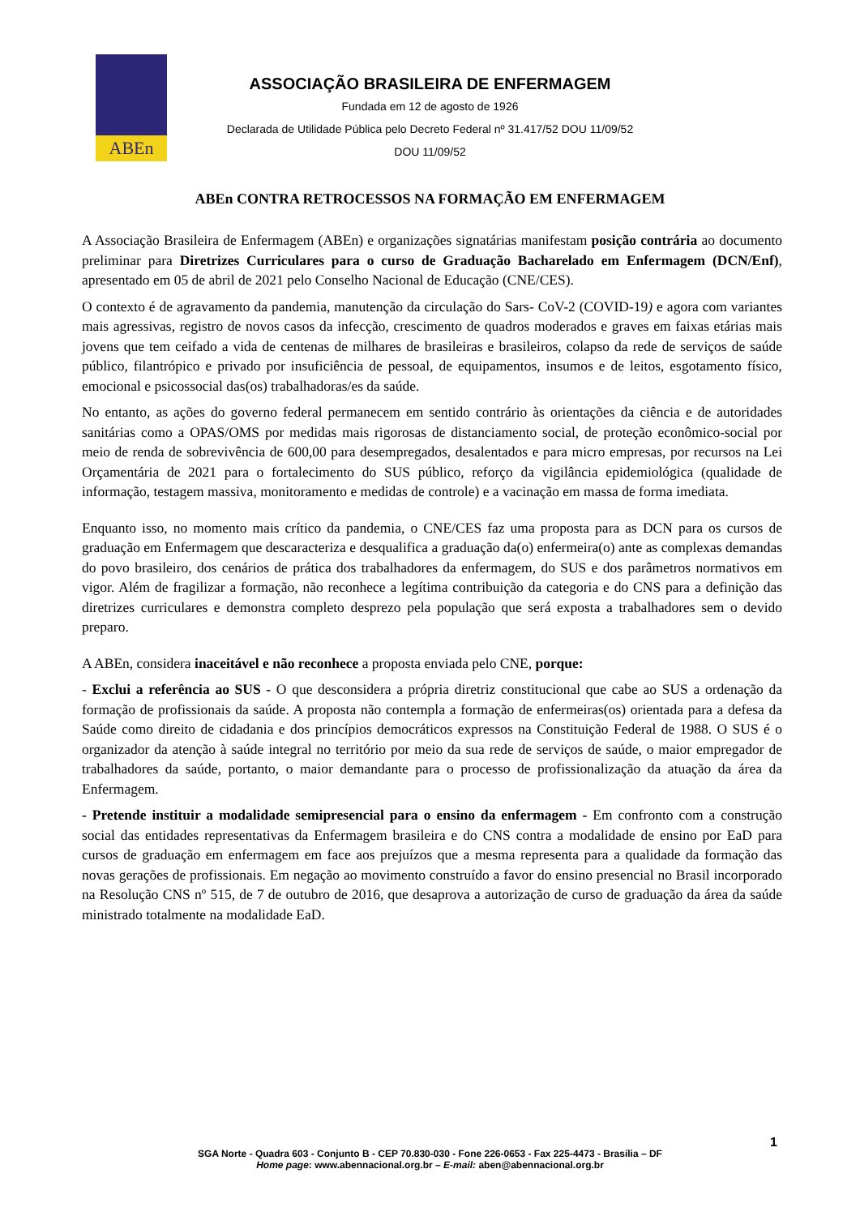ABEn
ASSOCIAÇÃO BRASILEIRA DE ENFERMAGEM
Fundada em 12 de agosto de 1926
Declarada de Utilidade Pública pelo Decreto Federal nº 31.417/52 DOU 11/09/52
DOU 11/09/52
ABEn CONTRA RETROCESSOS NA FORMAÇÃO EM ENFERMAGEM
A Associação Brasileira de Enfermagem (ABEn) e organizações signatárias manifestam posição contrária ao documento preliminar para Diretrizes Curriculares para o curso de Graduação Bacharelado em Enfermagem (DCN/Enf), apresentado em 05 de abril de 2021 pelo Conselho Nacional de Educação (CNE/CES).
O contexto é de agravamento da pandemia, manutenção da circulação do Sars- CoV-2 (COVID-19) e agora com variantes mais agressivas, registro de novos casos da infecção, crescimento de quadros moderados e graves em faixas etárias mais jovens que tem ceifado a vida de centenas de milhares de brasileiras e brasileiros, colapso da rede de serviços de saúde público, filantrópico e privado por insuficiência de pessoal, de equipamentos, insumos e de leitos, esgotamento físico, emocional e psicossocial das(os) trabalhadoras/es da saúde.
No entanto, as ações do governo federal permanecem em sentido contrário às orientações da ciência e de autoridades sanitárias como a OPAS/OMS por medidas mais rigorosas de distanciamento social, de proteção econômico-social por meio de renda de sobrevivência de 600,00 para desempregados, desalentados e para micro empresas, por recursos na Lei Orçamentária de 2021 para o fortalecimento do SUS público, reforço da vigilância epidemiológica (qualidade de informação, testagem massiva, monitoramento e medidas de controle) e a vacinação em massa de forma imediata.
Enquanto isso, no momento mais crítico da pandemia, o CNE/CES faz uma proposta para as DCN para os cursos de graduação em Enfermagem que descaracteriza e desqualifica a graduação da(o) enfermeira(o) ante as complexas demandas do povo brasileiro, dos cenários de prática dos trabalhadores da enfermagem, do SUS e dos parâmetros normativos em vigor. Além de fragilizar a formação, não reconhece a legítima contribuição da categoria e do CNS para a definição das diretrizes curriculares e demonstra completo desprezo pela população que será exposta a trabalhadores sem o devido preparo.
A ABEn, considera inaceitável e não reconhece a proposta enviada pelo CNE, porque:
- Exclui a referência ao SUS - O que desconsidera a própria diretriz constitucional que cabe ao SUS a ordenação da formação de profissionais da saúde. A proposta não contempla a formação de enfermeiras(os) orientada para a defesa da Saúde como direito de cidadania e dos princípios democráticos expressos na Constituição Federal de 1988. O SUS é o organizador da atenção à saúde integral no território por meio da sua rede de serviços de saúde, o maior empregador de trabalhadores da saúde, portanto, o maior demandante para o processo de profissionalização da atuação da área da Enfermagem.
- Pretende instituir a modalidade semipresencial para o ensino da enfermagem - Em confronto com a construção social das entidades representativas da Enfermagem brasileira e do CNS contra a modalidade de ensino por EaD para cursos de graduação em enfermagem em face aos prejuízos que a mesma representa para a qualidade da formação das novas gerações de profissionais. Em negação ao movimento construído a favor do ensino presencial no Brasil incorporado na Resolução CNS nº 515, de 7 de outubro de 2016, que desaprova a autorização de curso de graduação da área da saúde ministrado totalmente na modalidade EaD.
1
SGA Norte - Quadra 603 - Conjunto B - CEP 70.830-030 - Fone 226-0653 - Fax 225-4473 - Brasília – DF
Home page: www.abennacional.org.br – E-mail: aben@abennacional.org.br